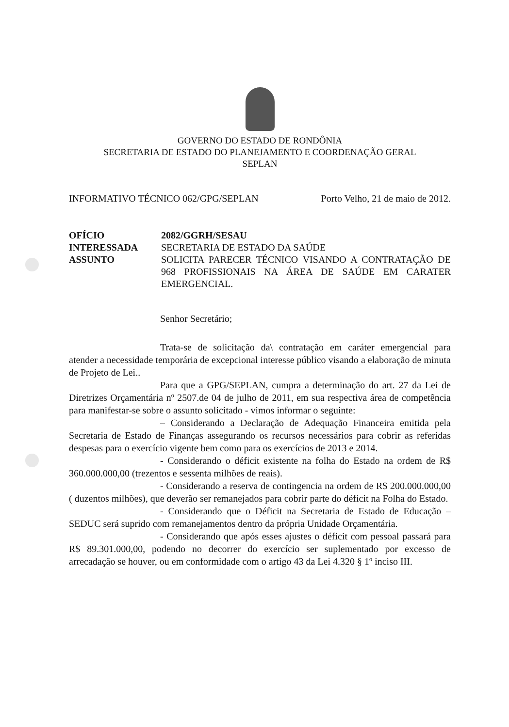GOVERNO DO ESTADO DE RONDÔNIA
SECRETARIA DE ESTADO DO PLANEJAMENTO E COORDENAÇÃO GERAL
SEPLAN
INFORMATIVO TÉCNICO 062/GPG/SEPLAN Porto Velho, 21 de maio de 2012.
OFÍCIO 2082/GGRH/SESAU INTERESSADA SECRETARIA DE ESTADO DA SAÚDE ASSUNTO SOLICITA PARECER TÉCNICO VISANDO A CONTRATAÇÃO DE 968 PROFISSIONAIS NA ÁREA DE SAÚDE EM CARATER EMERGENCIAL.
Senhor Secretário;
Trata-se de solicitação da\ contratação em caráter emergencial para atender a necessidade temporária de excepcional interesse público visando a elaboração de minuta de Projeto de Lei..
Para que a GPG/SEPLAN, cumpra a determinação do art. 27 da Lei de Diretrizes Orçamentária nº 2507.de 04 de julho de 2011, em sua respectiva área de competência para manifestar-se sobre o assunto solicitado - vimos informar o seguinte:
– Considerando a Declaração de Adequação Financeira emitida pela Secretaria de Estado de Finanças assegurando os recursos necessários para cobrir as referidas despesas para o exercício vigente bem como para os exercícios de 2013 e 2014.
- Considerando o déficit existente na folha do Estado na ordem de R$ 360.000.000,00 (trezentos e sessenta milhões de reais).
- Considerando a reserva de contingencia na ordem de R$ 200.000.000,00 ( duzentos milhões), que deverão ser remanejados para cobrir parte do déficit na Folha do Estado.
- Considerando que o Déficit na Secretaria de Estado de Educação – SEDUC será suprido com remanejamentos dentro da própria Unidade Orçamentária.
- Considerando que após esses ajustes o déficit com pessoal passará para R$ 89.301.000,00, podendo no decorrer do exercício ser suplementado por excesso de arrecadação se houver, ou em conformidade com o artigo 43 da Lei 4.320 § 1º inciso III.